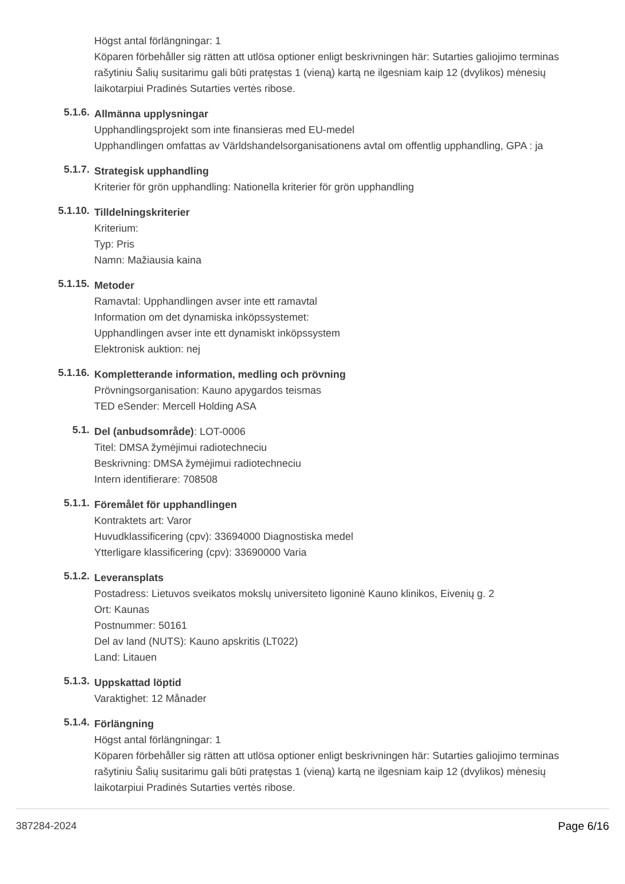Högst antal förlängningar: 1
Köparen förbehåller sig rätten att utlösa optioner enligt beskrivningen här: Sutarties galiojimo terminas rašytiniu Šalių susitarimu gali būti pratęstas 1 (vieną) kartą ne ilgesniam kaip 12 (dvylikos) mėnesių laikotarpiui Pradinės Sutarties vertės ribose.
5.1.6.
Allmänna upplysningar
Upphandlingsprojekt som inte finansieras med EU-medel
Upphandlingen omfattas av Världshandelsorganisationens avtal om offentlig upphandling, GPA : ja
5.1.7.
Strategisk upphandling
Kriterier för grön upphandling: Nationella kriterier för grön upphandling
5.1.10.
Tilldelningskriterier
Kriterium:
Typ: Pris
Namn: Mažiausia kaina
5.1.15.
Metoder
Ramavtal: Upphandlingen avser inte ett ramavtal
Information om det dynamiska inköpssystemet:
Upphandlingen avser inte ett dynamiskt inköpssystem
Elektronisk auktion: nej
5.1.16.
Kompletterande information, medling och prövning
Prövningsorganisation: Kauno apygardos teismas
TED eSender: Mercell Holding ASA
5.1.
Del (anbudsområde): LOT-0006
Titel: DMSA žymėjimui radiotechneciu
Beskrivning: DMSA žymėjimui radiotechneciu
Intern identifierare: 708508
5.1.1.
Föremålet för upphandlingen
Kontraktets art: Varor
Huvudklassificering (cpv): 33694000 Diagnostiska medel
Ytterligare klassificering (cpv): 33690000 Varia
5.1.2.
Leveransplats
Postadress: Lietuvos sveikatos mokslų universiteto ligoninė Kauno klinikos, Eivenių g. 2
Ort: Kaunas
Postnummer: 50161
Del av land (NUTS): Kauno apskritis (LT022)
Land: Litauen
5.1.3.
Uppskattad löptid
Varaktighet: 12 Månader
5.1.4.
Förlängning
Högst antal förlängningar: 1
Köparen förbehåller sig rätten att utlösa optioner enligt beskrivningen här: Sutarties galiojimo terminas rašytiniu Šalių susitarimu gali būti pratęstas 1 (vieną) kartą ne ilgesniam kaip 12 (dvylikos) mėnesių laikotarpiui Pradinės Sutarties vertės ribose.
387284-2024 Page 6/16